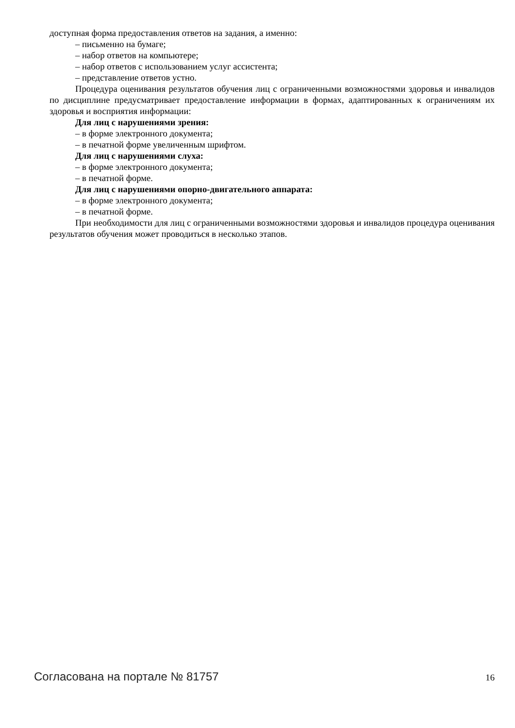доступная форма предоставления ответов на задания, а именно:
– письменно на бумаге;
– набор ответов на компьютере;
– набор ответов с использованием услуг ассистента;
– представление ответов устно.
Процедура оценивания результатов обучения лиц с ограниченными возможностями здоровья и инвалидов по дисциплине предусматривает предоставление информации в формах, адаптированных к ограничениям их здоровья и восприятия информации:
Для лиц с нарушениями зрения:
– в форме электронного документа;
– в печатной форме увеличенным шрифтом.
Для лиц с нарушениями слуха:
– в форме электронного документа;
– в печатной форме.
Для лиц с нарушениями опорно-двигательного аппарата:
– в форме электронного документа;
– в печатной форме.
При необходимости для лиц с ограниченными возможностями здоровья и инвалидов процедура оценивания результатов обучения может проводиться в несколько этапов.
Согласована на портале № 81757 16